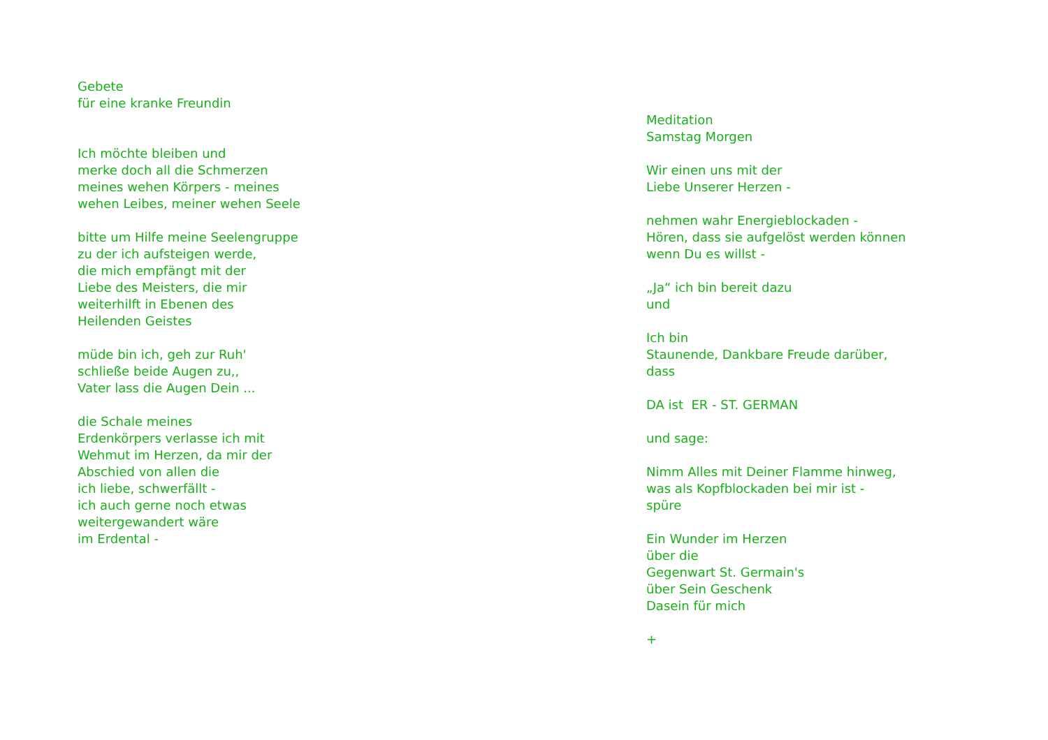Gebete
für eine kranke Freundin
Ich möchte bleiben und
merke doch all die Schmerzen
meines wehen Körpers - meines
wehen Leibes, meiner wehen Seele
bitte um Hilfe meine Seelengruppe
zu der ich aufsteigen werde,
die mich empfängt mit der
Liebe des Meisters, die mir
weiterhilft in Ebenen des
Heilenden Geistes
müde bin ich, geh zur Ruh'
schließe beide Augen zu,,
Vater lass die Augen Dein ...
die Schale meines
Erdenkörpers verlasse ich mit
Wehmut im Herzen, da mir der
Abschied von allen die
ich liebe, schwerfällt -
ich auch gerne noch etwas
weitergewandert wäre
im Erdental -
Meditation
Samstag Morgen
Wir einen uns mit der
Liebe Unserer Herzen -
nehmen wahr Energieblockaden -
Hören, dass sie aufgelöst werden können
wenn Du es willst -
„Ja“ ich bin bereit dazu
und
Ich bin
Staunende, Dankbare Freude darüber,
dass
DA ist ER - ST. GERMAN
und sage:
Nimm Alles mit Deiner Flamme hinweg,
was als Kopfblockaden bei mir ist -
spüre
Ein Wunder im Herzen
über die
Gegenwart St. Germain's
über Sein Geschenk
Dasein für mich
+